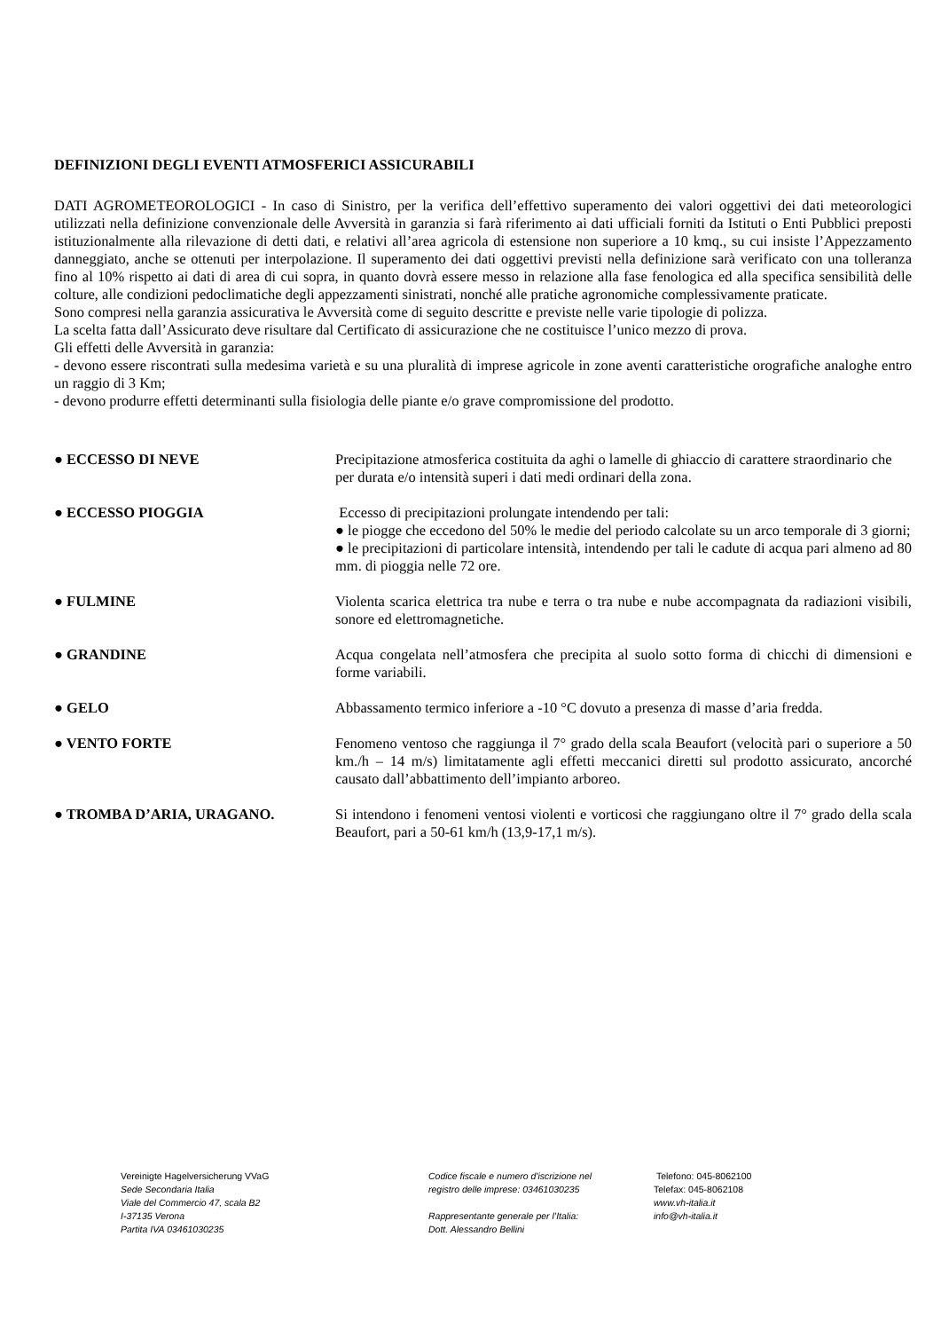DEFINIZIONI DEGLI EVENTI ATMOSFERICI ASSICURABILI
DATI AGROMETEOROLOGICI - In caso di Sinistro, per la verifica dell’effettivo superamento dei valori oggettivi dei dati meteorologici utilizzati nella definizione convenzionale delle Avversità in garanzia si farà riferimento ai dati ufficiali forniti da Istituti o Enti Pubblici preposti istituzionalmente alla rilevazione di detti dati, e relativi all’area agricola di estensione non superiore a 10 kmq., su cui insiste l’Appezzamento danneggiato, anche se ottenuti per interpolazione. Il superamento dei dati oggettivi previsti nella definizione sarà verificato con una tolleranza fino al 10% rispetto ai dati di area di cui sopra, in quanto dovrà essere messo in relazione alla fase fenologica ed alla specifica sensibilità delle colture, alle condizioni pedoclimatiche degli appezzamenti sinistrati, nonché alle pratiche agronomiche complessivamente praticate.
Sono compresi nella garanzia assicurativa le Avversità come di seguito descritte e previste nelle varie tipologie di polizza.
La scelta fatta dall’Assicurato deve risultare dal Certificato di assicurazione che ne costituisce l’unico mezzo di prova.
Gli effetti delle Avversità in garanzia:
- devono essere riscontrati sulla medesima varietà e su una pluralità di imprese agricole in zone aventi caratteristiche orografiche analoghe entro un raggio di 3 Km;
- devono produrre effetti determinanti sulla fisiologia delle piante e/o grave compromissione del prodotto.
● ECCESSO DI NEVE Precipitazione atmosferica costituita da aghi o lamelle di ghiaccio di carattere straordinario che per durata e/o intensità superi i dati medi ordinari della zona.
● ECCESSO PIOGGIA Eccesso di precipitazioni prolungate intendendo per tali:
● le piogge che eccedono del 50% le medie del periodo calcolate su un arco temporale di 3 giorni;
● le precipitazioni di particolare intensità, intendendo per tali le cadute di acqua pari almeno ad 80 mm. di pioggia nelle 72 ore.
● FULMINE Violenta scarica elettrica tra nube e terra o tra nube e nube accompagnata da radiazioni visibili, sonore ed elettromagnetiche.
● GRANDINE Acqua congelata nell’atmosfera che precipita al suolo sotto forma di chicchi di dimensioni e forme variabili.
● GELO Abbassamento termico inferiore a -10 °C dovuto a presenza di masse d’aria fredda.
● VENTO FORTE Fenomeno ventoso che raggiunga il 7° grado della scala Beaufort (velocità pari o superiore a 50 km./h – 14 m/s) limitatamente agli effetti meccanici diretti sul prodotto assicurato, ancorché causato dall’abbattimento dell’impianto arboreo.
● TROMBA D’ARIA, URAGANO. Si intendono i fenomeni ventosi violenti e vorticosi che raggiungano oltre il 7° grado della scala Beaufort, pari a 50-61 km/h (13,9-17,1 m/s).
Vereinigte Hagelversicherung VVaG
Sede Secondaria Italia
Viale del Commercio 47, scala B2
I-37135 Verona
Partita IVA 03461030235
Codice fiscale e numero d'iscrizione nel
registro delle imprese: 03461030235
Rappresentante generale per l’Italia:
Dott. Alessandro Bellini
Telefono: 045-8062100
Telefax: 045-8062108
www.vh-italia.it
info@vh-italia.it